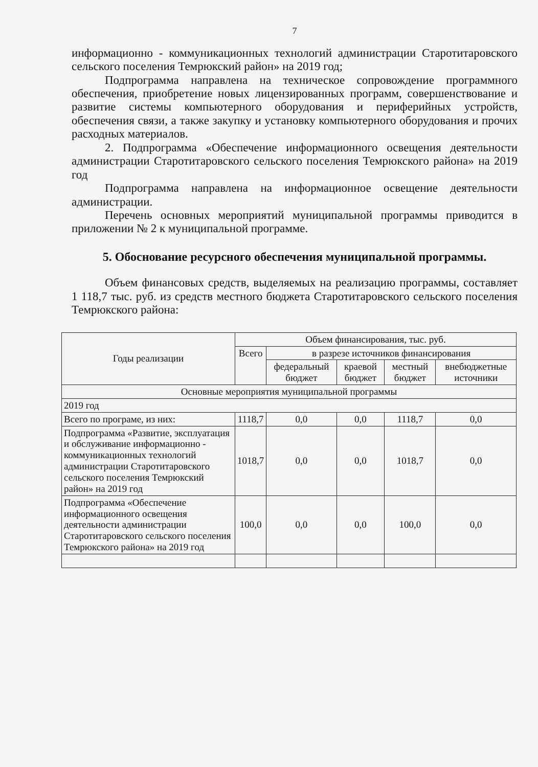7
информационно - коммуникационных технологий администрации Старотитаровского сельского поселения Темрюкский район» на 2019 год;
Подпрограмма направлена на техническое сопровождение программного обеспечения, приобретение новых лицензированных программ, совершенствование и развитие системы компьютерного оборудования и периферийных устройств, обеспечения связи, а также закупку и установку компьютерного оборудования и прочих расходных материалов.
2. Подпрограмма «Обеспечение информационного освещения деятельности администрации Старотитаровского сельского поселения Темрюкского района» на 2019 год
Подпрограмма направлена на информационное освещение деятельности администрации.
Перечень основных мероприятий муниципальной программы приводится в приложении № 2 к муниципальной программе.
5. Обоснование ресурсного обеспечения муниципальной программы.
Объем финансовых средств, выделяемых на реализацию программы, составляет 1 118,7 тыс. руб. из средств местного бюджета Старотитаровского сельского поселения Темрюкского района:
| Годы реализации | Объем финансирования, тыс. руб. | | | | |
| --- | --- | --- | --- | --- | --- |
| | Всего | в разрезе источников финансирования | | | |
| | | федеральный бюджет | краевой бюджет | местный бюджет | внебюджетные источники |
| Основные мероприятия муниципальной программы | | | | | |
| 2019 год | | | | | |
| Всего по програме, из них: | 1118,7 | 0,0 | 0,0 | 1118,7 | 0,0 |
| Подпрограмма «Развитие, эксплуатация и обслуживание информационно - коммуникационных технологий администрации Старотитаровского сельского поселения Темрюкский район» на 2019 год | 1018,7 | 0,0 | 0,0 | 1018,7 | 0,0 |
| Подпрограмма «Обеспечение информационного освещения деятельности администрации Старотитаровского сельского поселения Темрюкского района» на 2019 год | 100,0 | 0,0 | 0,0 | 100,0 | 0,0 |